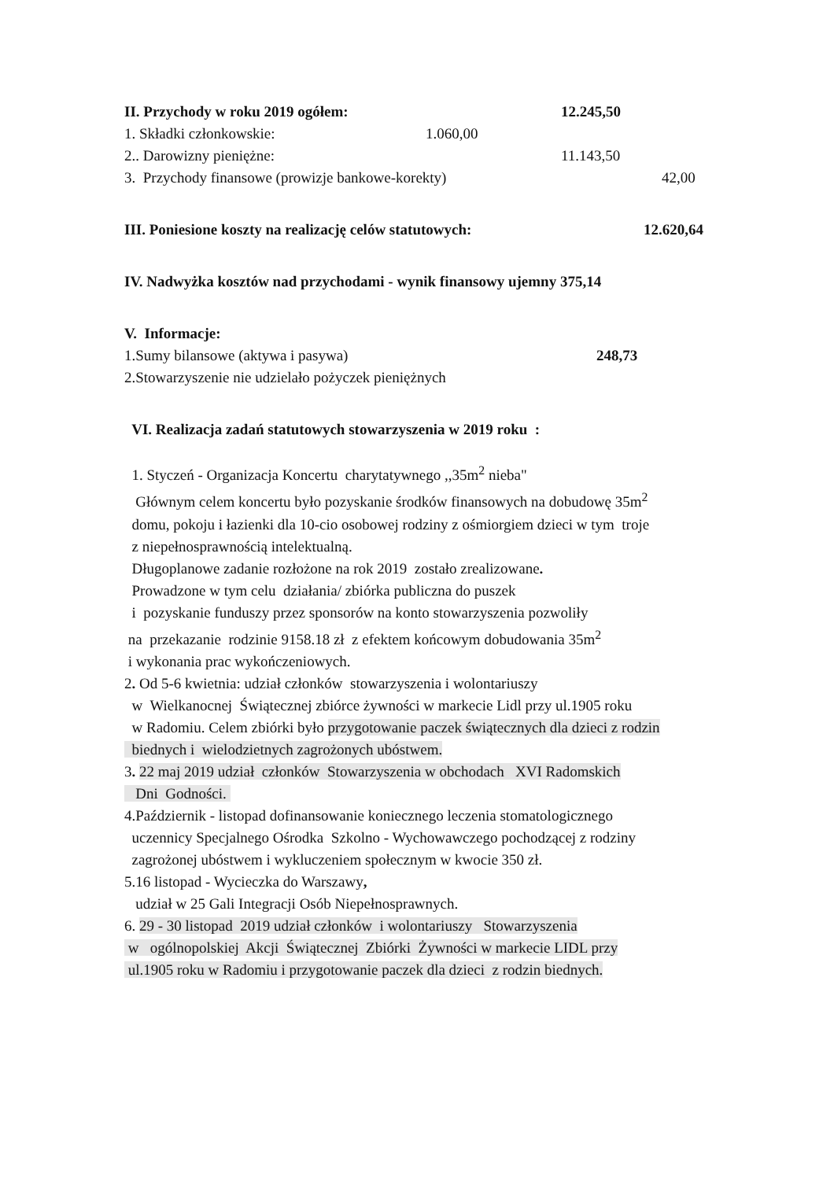II. Przychody w roku 2019 ogółem: 12.245,50
1. Składki członkowskie: 1.060,00
2.. Darowizny pieniężne: 11.143,50
3. Przychody finansowe (prowizje bankowe-korekty) 42,00
III. Poniesione koszty na realizację celów statutowych: 12.620,64
IV. Nadwyżka kosztów nad przychodami - wynik finansowy ujemny 375,14
V. Informacje:
1.Sumy bilansowe (aktywa i pasywa) 248,73
2.Stowarzyszenie nie udzielało pożyczek pieniężnych
VI. Realizacja zadań statutowych stowarzyszenia w 2019 roku :
1. Styczeń - Organizacja Koncertu charytatywnego ,,35m<sup>2</sup> nieba"
Głównym celem koncertu było pozyskanie środków finansowych na dobudowę 35m<sup>2</sup>
domu, pokoju i łazienki dla 10-cio osobowej rodziny z ośmiorgiem dzieci w tym troje
z niepełnosprawnością intelektualną.
Długoplanowe zadanie rozłożone na rok 2019 zostało zrealizowane.
Prowadzone w tym celu działania/ zbiórka publiczna do puszek
i pozyskanie funduszy przez sponsorów na konto stowarzyszenia pozwoliły
na przekazanie rodzinie 9158.18 zł z efektem końcowym dobudowania 35m<sup>2</sup>
i wykonania prac wykończeniowych.
2. Od 5-6 kwietnia: udział członków stowarzyszenia i wolontariuszy
w Wielkanocnej Świątecznej zbiórce żywności w markecie Lidl przy ul.1905 roku
w Radomiu. Celem zbiórki było przygotowanie paczek świątecznych dla dzieci z rodzin
biednych i wielodzietnych zagrożonych ubóstwem.
3. 22 maj 2019 udział członków Stowarzyszenia w obchodach XVI Radomskich
Dni Godności.
4.Październik - listopad dofinansowanie koniecznego leczenia stomatologicznego
uczennicy Specjalnego Ośrodka Szkolno - Wychowawczego pochodzącej z rodziny
zagrożonej ubóstwem i wykluczeniem społecznym w kwocie 350 zł.
5.16 listopad - Wycieczka do Warszawy,
udział w 25 Gali Integracji Osób Niepełnosprawnych.
6. 29 - 30 listopad 2019 udział członków i wolontariuszy Stowarzyszenia
w ogólnopolskiej Akcji Świątecznej Zbiórki Żywności w markecie LIDL przy
ul.1905 roku w Radomiu i przygotowanie paczek dla dzieci z rodzin biednych.